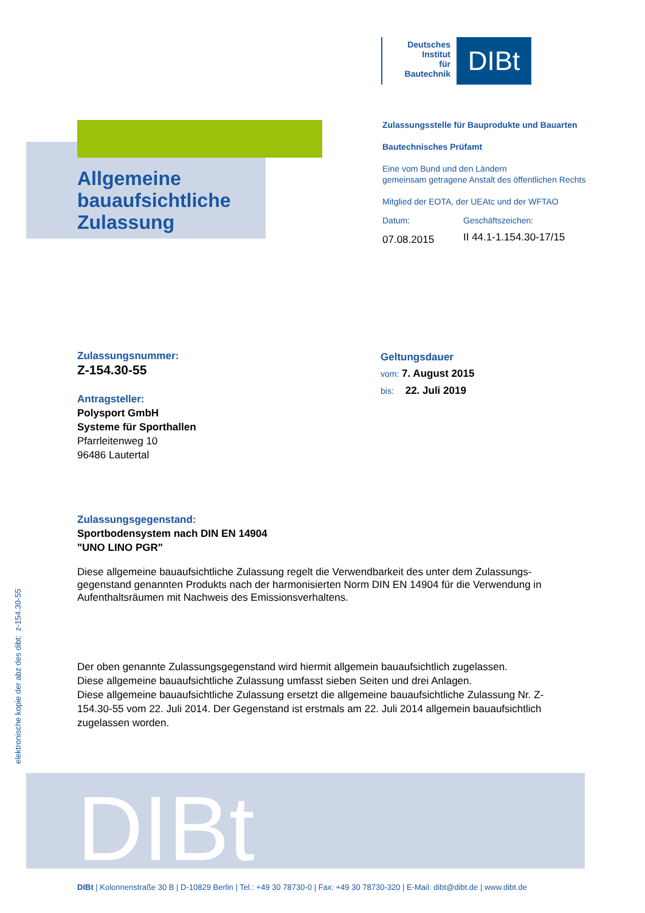Deutsches
Institut
für
Bautechnik
DIBt
Allgemeine
bauaufsichtliche
Zulassung
Zulassungsstelle für Bauprodukte und Bauarten
Bautechnisches Prüfamt
Eine vom Bund und den Ländern
gemeinsam getragene Anstalt des öffentlichen Rechts
Mitglied der EOTA, der UEAtc und der WFTAO
Datum:
07.08.2015
Geschäftszeichen:
II 44.1-1.154.30-17/15
Zulassungsnummer:
Z-154.30-55
Antragsteller:
Polysport GmbH
Systeme für Sporthallen
Pfarrleitenweg 10
96486 Lautertal
Geltungsdauer
vom: 7. August 2015
bis: 22. Juli 2019
Zulassungsgegenstand:
Sportbodensystem nach DIN EN 14904
"UNO LINO PGR"
Diese allgemeine bauaufsichtliche Zulassung regelt die Verwendbarkeit des unter dem Zulassungs-gegenstand genannten Produkts nach der harmonisierten Norm DIN EN 14904 für die Verwendung in Aufenthaltsräumen mit Nachweis des Emissionsverhaltens.
Der oben genannte Zulassungsgegenstand wird hiermit allgemein bauaufsichtlich zugelassen.
Diese allgemeine bauaufsichtliche Zulassung umfasst sieben Seiten und drei Anlagen.
Diese allgemeine bauaufsichtliche Zulassung ersetzt die allgemeine bauaufsichtliche Zulassung Nr. Z-154.30-55 vom 22. Juli 2014. Der Gegenstand ist erstmals am 22. Juli 2014 allgemein bauaufsichtlich zugelassen worden.
elektronische kopie der abz des dibt: z-154.30-55
DIBt
DIBt | Kolonnenstraße 30 B | D-10829 Berlin | Tel.: +49 30 78730-0 | Fax: +49 30 78730-320 | E-Mail: dibt@dibt.de | www.dibt.de